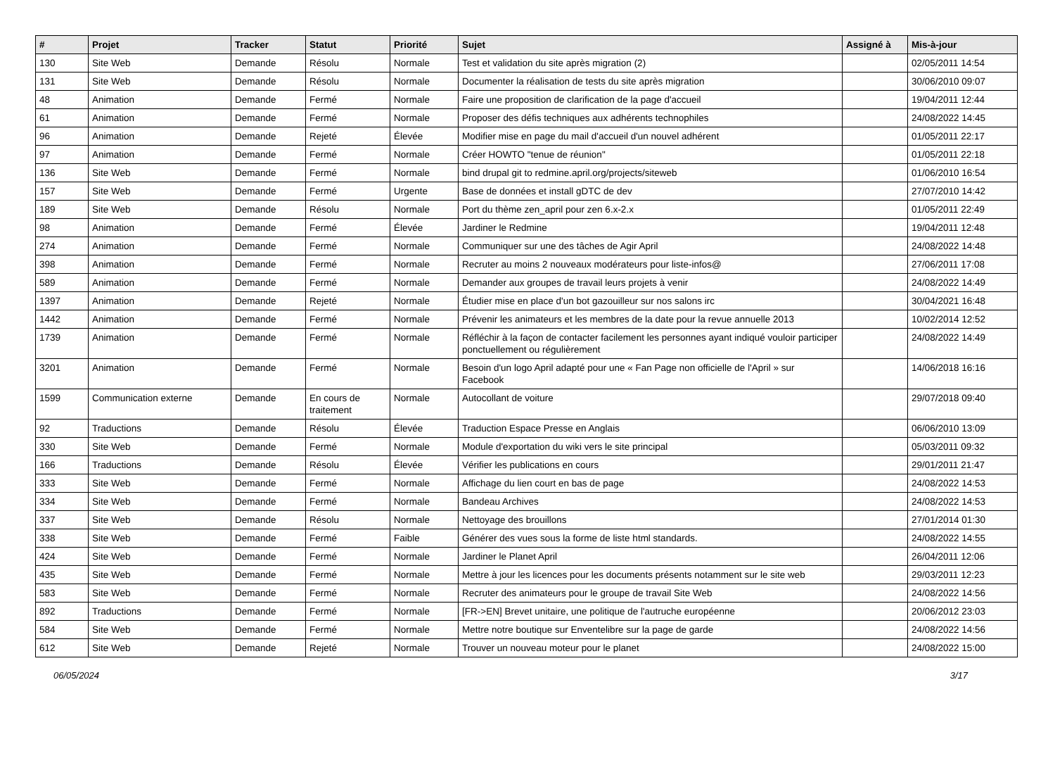| # | Projet | Tracker | Statut | Priorité | Sujet | Assigné à | Mis-à-jour |
| --- | --- | --- | --- | --- | --- | --- | --- |
| 130 | Site Web | Demande | Résolu | Normale | Test et validation du site après migration (2) | | 02/05/2011 14:54 |
| 131 | Site Web | Demande | Résolu | Normale | Documenter la réalisation de tests du site après migration | | 30/06/2010 09:07 |
| 48 | Animation | Demande | Fermé | Normale | Faire une proposition de clarification de la page d'accueil | | 19/04/2011 12:44 |
| 61 | Animation | Demande | Fermé | Normale | Proposer des défis techniques aux adhérents technophiles | | 24/08/2022 14:45 |
| 96 | Animation | Demande | Rejeté | Élevée | Modifier mise en page du mail d'accueil d'un nouvel adhérent | | 01/05/2011 22:17 |
| 97 | Animation | Demande | Fermé | Normale | Créer HOWTO "tenue de réunion" | | 01/05/2011 22:18 |
| 136 | Site Web | Demande | Fermé | Normale | bind drupal git to redmine.april.org/projects/siteweb | | 01/06/2010 16:54 |
| 157 | Site Web | Demande | Fermé | Urgente | Base de données et install gDTC de dev | | 27/07/2010 14:42 |
| 189 | Site Web | Demande | Résolu | Normale | Port du thème zen_april pour zen 6.x-2.x | | 01/05/2011 22:49 |
| 98 | Animation | Demande | Fermé | Élevée | Jardiner le Redmine | | 19/04/2011 12:48 |
| 274 | Animation | Demande | Fermé | Normale | Communiquer sur une des tâches de Agir April | | 24/08/2022 14:48 |
| 398 | Animation | Demande | Fermé | Normale | Recruter au moins 2 nouveaux modérateurs pour liste-infos@ | | 27/06/2011 17:08 |
| 589 | Animation | Demande | Fermé | Normale | Demander aux groupes de travail leurs projets à venir | | 24/08/2022 14:49 |
| 1397 | Animation | Demande | Rejeté | Normale | Étudier mise en place d'un bot gazouilleur sur nos salons irc | | 30/04/2021 16:48 |
| 1442 | Animation | Demande | Fermé | Normale | Prévenir les animateurs et les membres de la date pour la revue annuelle 2013 | | 10/02/2014 12:52 |
| 1739 | Animation | Demande | Fermé | Normale | Réfléchir à la façon de contacter facilement les personnes ayant indiqué vouloir participer ponctuellement ou régulièrement | | 24/08/2022 14:49 |
| 3201 | Animation | Demande | Fermé | Normale | Besoin d'un logo April adapté pour une « Fan Page non officielle de l'April » sur Facebook | | 14/06/2018 16:16 |
| 1599 | Communication externe | Demande | En cours de traitement | Normale | Autocollant de voiture | | 29/07/2018 09:40 |
| 92 | Traductions | Demande | Résolu | Élevée | Traduction Espace Presse en Anglais | | 06/06/2010 13:09 |
| 330 | Site Web | Demande | Fermé | Normale | Module d'exportation du wiki vers le site principal | | 05/03/2011 09:32 |
| 166 | Traductions | Demande | Résolu | Élevée | Vérifier les publications en cours | | 29/01/2011 21:47 |
| 333 | Site Web | Demande | Fermé | Normale | Affichage du lien court en bas de page | | 24/08/2022 14:53 |
| 334 | Site Web | Demande | Fermé | Normale | Bandeau Archives | | 24/08/2022 14:53 |
| 337 | Site Web | Demande | Résolu | Normale | Nettoyage des brouillons | | 27/01/2014 01:30 |
| 338 | Site Web | Demande | Fermé | Faible | Générer des vues sous la forme de liste html standards. | | 24/08/2022 14:55 |
| 424 | Site Web | Demande | Fermé | Normale | Jardiner le Planet April | | 26/04/2011 12:06 |
| 435 | Site Web | Demande | Fermé | Normale | Mettre à jour les licences pour les documents présents notamment sur le site web | | 29/03/2011 12:23 |
| 583 | Site Web | Demande | Fermé | Normale | Recruter des animateurs pour le groupe de travail Site Web | | 24/08/2022 14:56 |
| 892 | Traductions | Demande | Fermé | Normale | [FR->EN] Brevet unitaire, une politique de l'autruche européenne | | 20/06/2012 23:03 |
| 584 | Site Web | Demande | Fermé | Normale | Mettre notre boutique sur Enventelibre sur la page de garde | | 24/08/2022 14:56 |
| 612 | Site Web | Demande | Rejeté | Normale | Trouver un nouveau moteur pour le planet | | 24/08/2022 15:00 |
06/05/2024 3/17